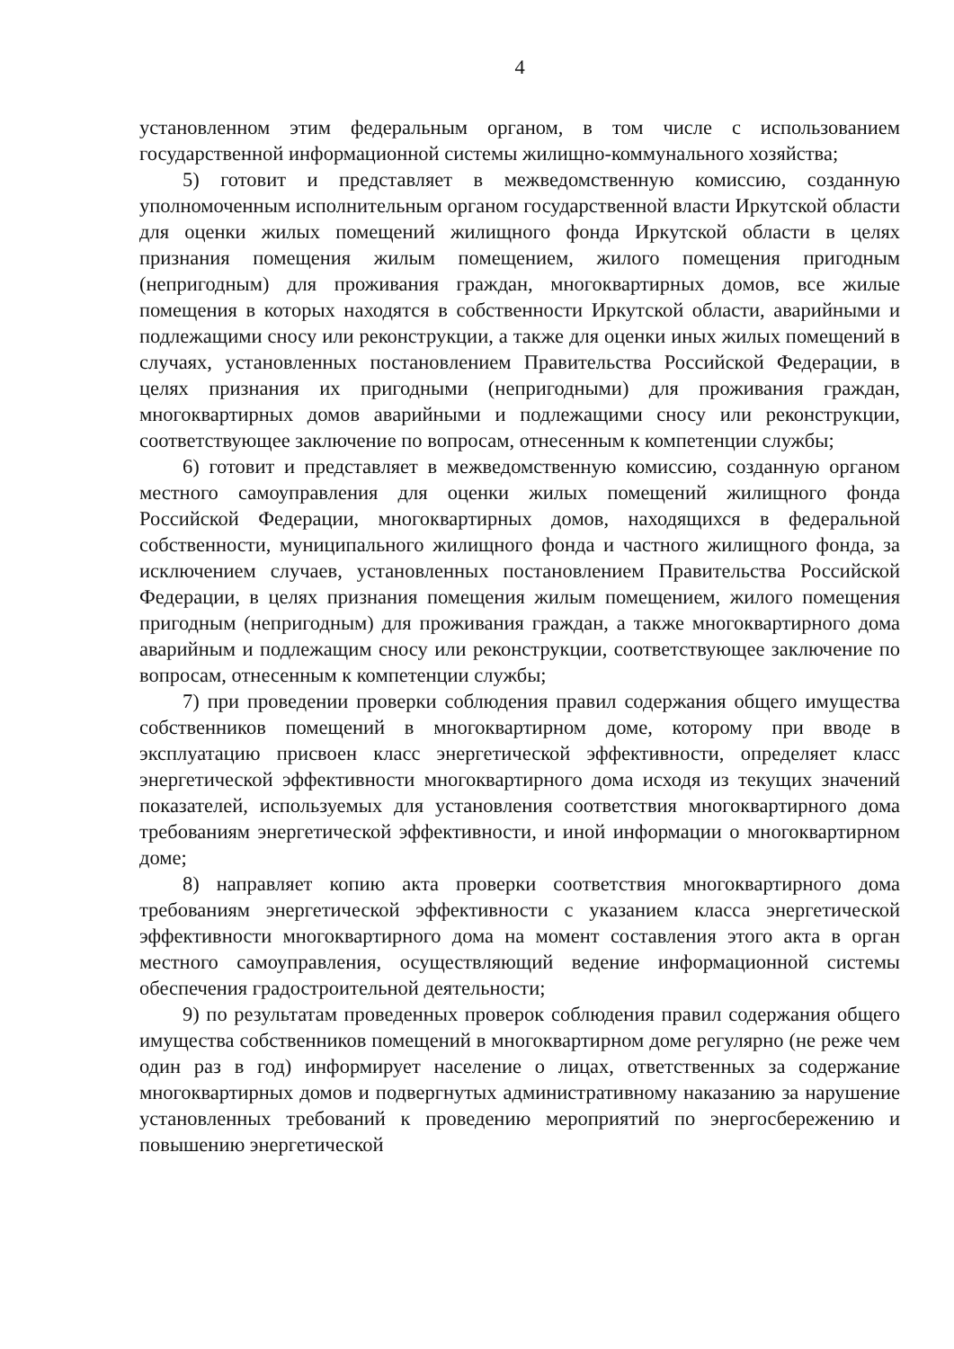4
установленном этим федеральным органом, в том числе с использованием государственной информационной системы жилищно-коммунального хозяйства;
5) готовит и представляет в межведомственную комиссию, созданную уполномоченным исполнительным органом государственной власти Иркутской области для оценки жилых помещений жилищного фонда Иркутской области в целях признания помещения жилым помещением, жилого помещения пригодным (непригодным) для проживания граждан, многоквартирных домов, все жилые помещения в которых находятся в собственности Иркутской области, аварийными и подлежащими сносу или реконструкции, а также для оценки иных жилых помещений в случаях, установленных постановлением Правительства Российской Федерации, в целях признания их пригодными (непригодными) для проживания граждан, многоквартирных домов аварийными и подлежащими сносу или реконструкции, соответствующее заключение по вопросам, отнесенным к компетенции службы;
6) готовит и представляет в межведомственную комиссию, созданную органом местного самоуправления для оценки жилых помещений жилищного фонда Российской Федерации, многоквартирных домов, находящихся в федеральной собственности, муниципального жилищного фонда и частного жилищного фонда, за исключением случаев, установленных постановлением Правительства Российской Федерации, в целях признания помещения жилым помещением, жилого помещения пригодным (непригодным) для проживания граждан, а также многоквартирного дома аварийным и подлежащим сносу или реконструкции, соответствующее заключение по вопросам, отнесенным к компетенции службы;
7) при проведении проверки соблюдения правил содержания общего имущества собственников помещений в многоквартирном доме, которому при вводе в эксплуатацию присвоен класс энергетической эффективности, определяет класс энергетической эффективности многоквартирного дома исходя из текущих значений показателей, используемых для установления соответствия многоквартирного дома требованиям энергетической эффективности, и иной информации о многоквартирном доме;
8) направляет копию акта проверки соответствия многоквартирного дома требованиям энергетической эффективности с указанием класса энергетической эффективности многоквартирного дома на момент составления этого акта в орган местного самоуправления, осуществляющий ведение информационной системы обеспечения градостроительной деятельности;
9) по результатам проведенных проверок соблюдения правил содержания общего имущества собственников помещений в многоквартирном доме регулярно (не реже чем один раз в год) информирует население о лицах, ответственных за содержание многоквартирных домов и подвергнутых административному наказанию за нарушение установленных требований к проведению мероприятий по энергосбережению и повышению энергетической